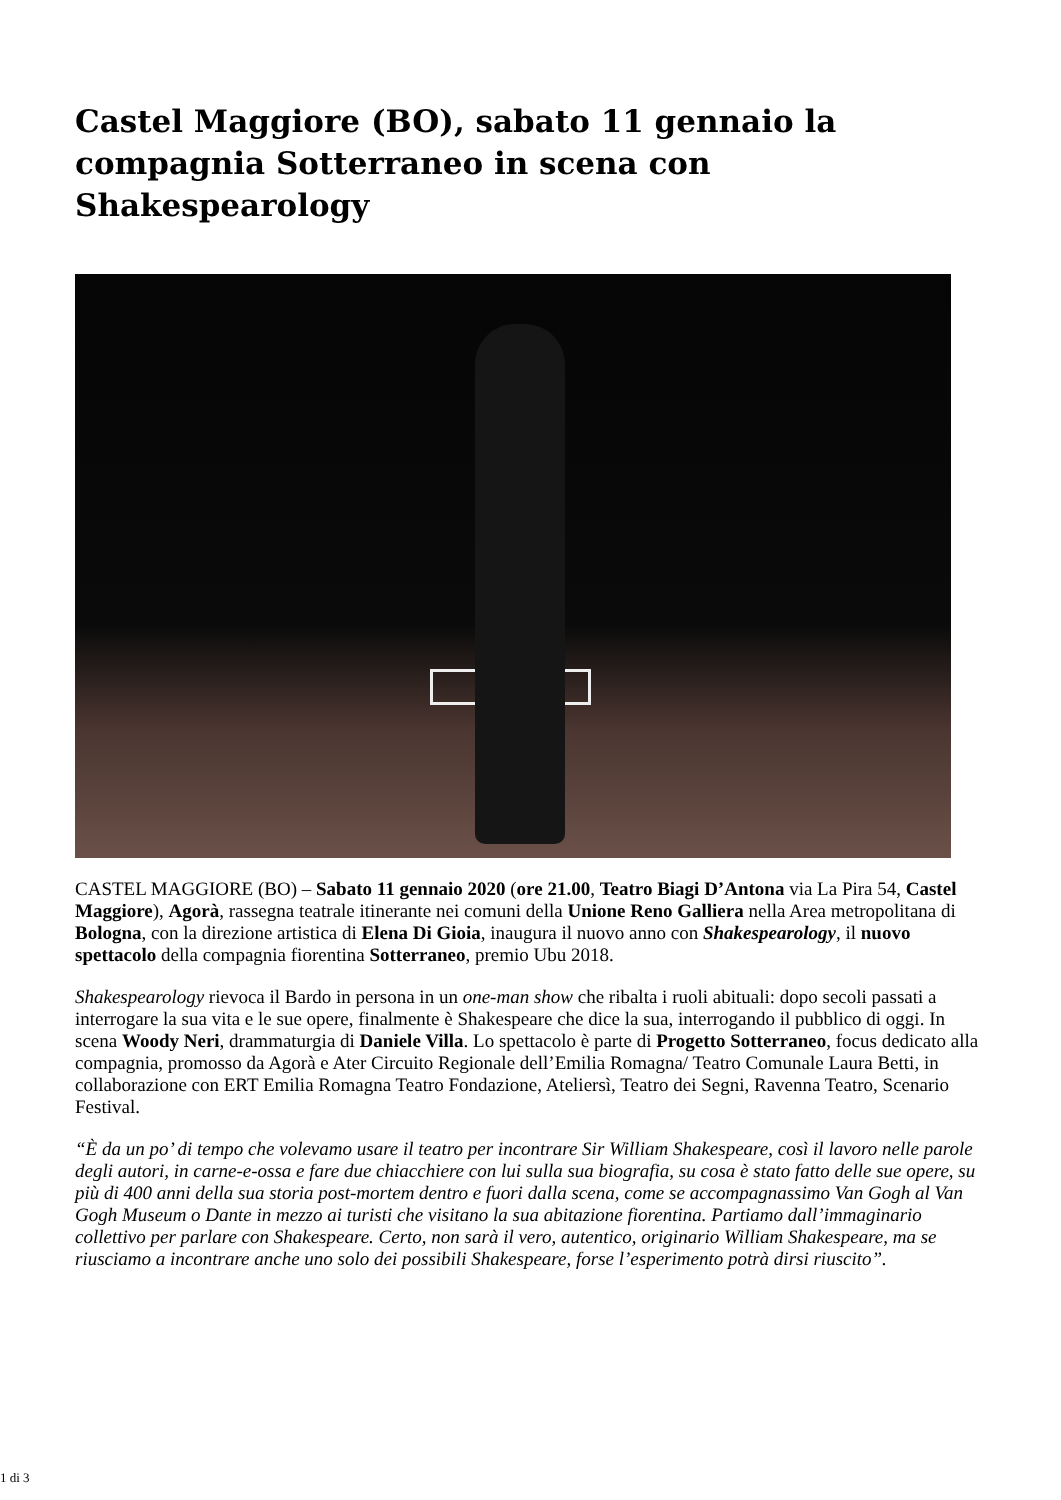Castel Maggiore (BO), sabato 11 gennaio la compagnia Sotterraneo in scena con Shakespearology
CASTEL MAGGIORE (BO) – Sabato 11 gennaio 2020 (ore 21.00, Teatro Biagi D’Antona via La Pira 54, Castel Maggiore), Agorà, rassegna teatrale itinerante nei comuni della Unione Reno Galliera nella Area metropolitana di Bologna, con la direzione artistica di Elena Di Gioia, inaugura il nuovo anno con Shakespearology, il nuovo spettacolo della compagnia fiorentina Sotterraneo, premio Ubu 2018.
Shakespearology rievoca il Bardo in persona in un one-man show che ribalta i ruoli abituali: dopo secoli passati a interrogare la sua vita e le sue opere, finalmente è Shakespeare che dice la sua, interrogando il pubblico di oggi. In scena Woody Neri, drammaturgia di Daniele Villa. Lo spettacolo è parte di Progetto Sotterraneo, focus dedicato alla compagnia, promosso da Agorà e Ater Circuito Regionale dell’Emilia Romagna/ Teatro Comunale Laura Betti, in collaborazione con ERT Emilia Romagna Teatro Fondazione, Ateliersì, Teatro dei Segni, Ravenna Teatro, Scenario Festival.
“È da un po’ di tempo che volevamo usare il teatro per incontrare Sir William Shakespeare, così il lavoro nelle parole degli autori, in carne-e-ossa e fare due chiacchiere con lui sulla sua biografia, su cosa è stato fatto delle sue opere, su più di 400 anni della sua storia post-mortem dentro e fuori dalla scena, come se accompagnassimo Van Gogh al Van Gogh Museum o Dante in mezzo ai turisti che visitano la sua abitazione fiorentina. Partiamo dall’immaginario collettivo per parlare con Shakespeare. Certo, non sarà il vero, autentico, originario William Shakespeare, ma se riusciamo a incontrare anche uno solo dei possibili Shakespeare, forse l’esperimento potrà dirsi riuscito”.
1 di 3